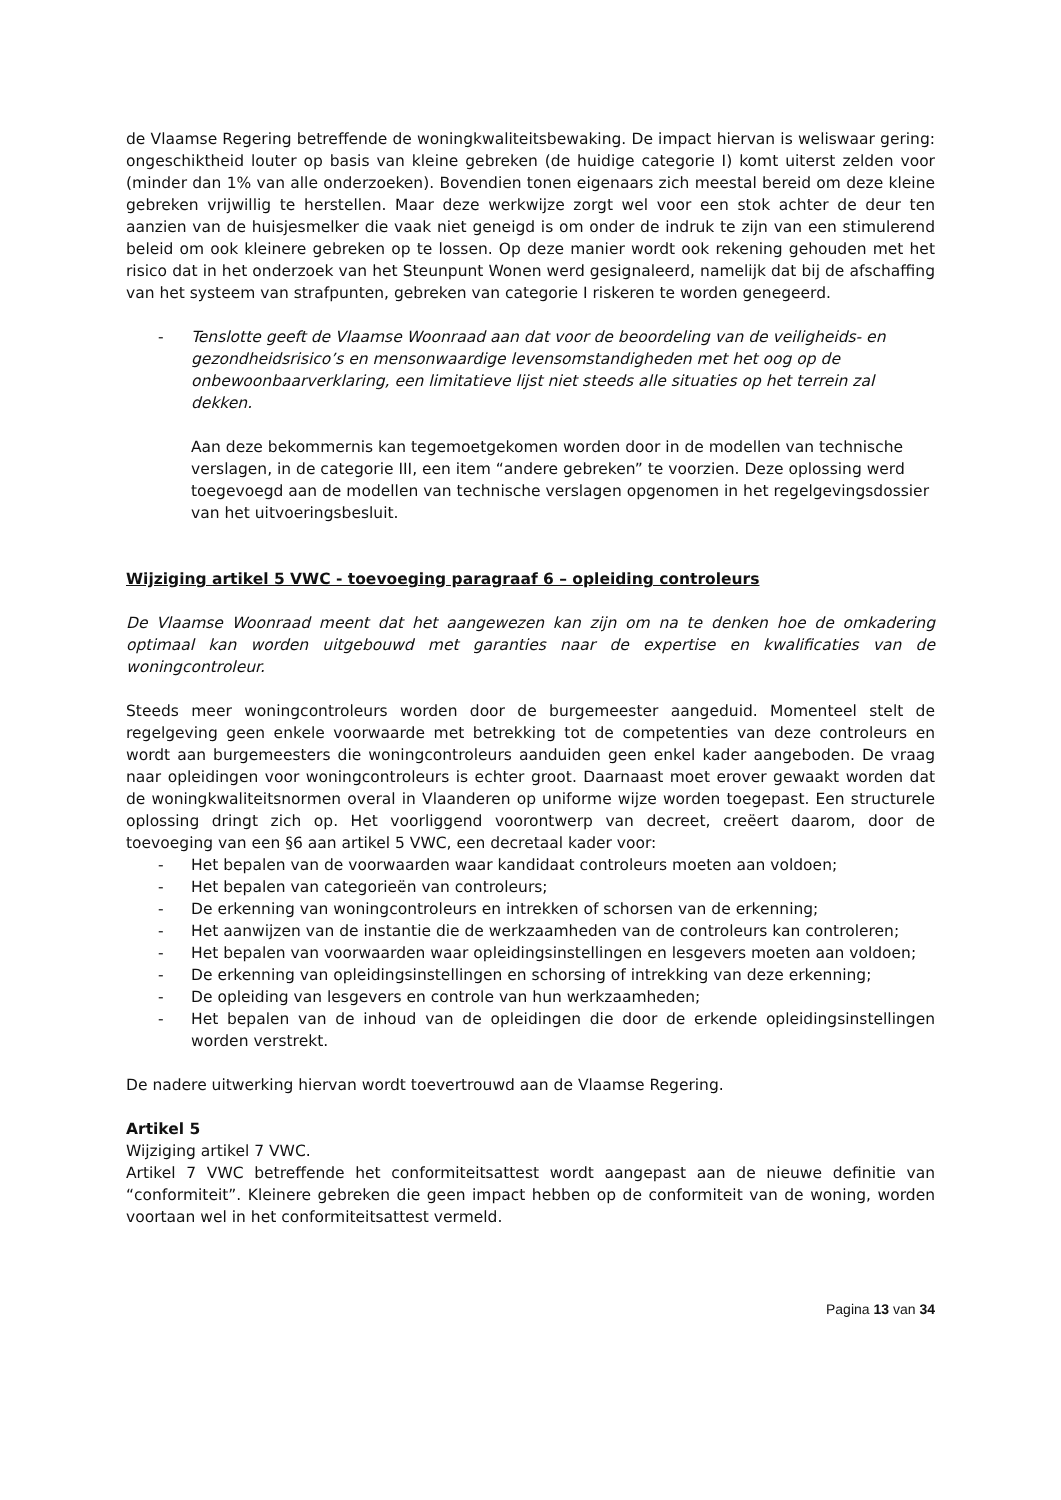de Vlaamse Regering betreffende de woningkwaliteitsbewaking. De impact hiervan is weliswaar gering: ongeschiktheid louter op basis van kleine gebreken (de huidige categorie I) komt uiterst zelden voor (minder dan 1% van alle onderzoeken). Bovendien tonen eigenaars zich meestal bereid om deze kleine gebreken vrijwillig te herstellen. Maar deze werkwijze zorgt wel voor een stok achter de deur ten aanzien van de huisjesmelker die vaak niet geneigd is om onder de indruk te zijn van een stimulerend beleid om ook kleinere gebreken op te lossen. Op deze manier wordt ook rekening gehouden met het risico dat in het onderzoek van het Steunpunt Wonen werd gesignaleerd, namelijk dat bij de afschaffing van het systeem van strafpunten, gebreken van categorie I riskeren te worden genegeerd.
- Tenslotte geeft de Vlaamse Woonraad aan dat voor de beoordeling van de veiligheids- en gezondheidsrisico’s en mensonwaardige levensomstandigheden met het oog op de onbewoonbaarverklaring, een limitatieve lijst niet steeds alle situaties op het terrein zal dekken.
Aan deze bekommernis kan tegemoetgekomen worden door in de modellen van technische verslagen, in de categorie III, een item “andere gebreken” te voorzien. Deze oplossing werd toegevoegd aan de modellen van technische verslagen opgenomen in het regelgevingsdossier van het uitvoeringsbesluit.
Wijziging artikel 5 VWC - toevoeging paragraaf 6 – opleiding controleurs
De Vlaamse Woonraad meent dat het aangewezen kan zijn om na te denken hoe de omkadering optimaal kan worden uitgebouwd met garanties naar de expertise en kwalificaties van de woningcontroleur.
Steeds meer woningcontroleurs worden door de burgemeester aangeduid. Momenteel stelt de regelgeving geen enkele voorwaarde met betrekking tot de competenties van deze controleurs en wordt aan burgemeesters die woningcontroleurs aanduiden geen enkel kader aangeboden. De vraag naar opleidingen voor woningcontroleurs is echter groot. Daarnaast moet erover gewaakt worden dat de woningkwaliteitsnormen overal in Vlaanderen op uniforme wijze worden toegepast. Een structurele oplossing dringt zich op. Het voorliggend voorontwerp van decreet, creëert daarom, door de toevoeging van een §6 aan artikel 5 VWC, een decretaal kader voor:
- Het bepalen van de voorwaarden waar kandidaat controleurs moeten aan voldoen;
- Het bepalen van categorieën van controleurs;
- De erkenning van woningcontroleurs en intrekken of schorsen van de erkenning;
- Het aanwijzen van de instantie die de werkzaamheden van de controleurs kan controleren;
- Het bepalen van voorwaarden waar opleidingsinstellingen en lesgevers moeten aan voldoen;
- De erkenning van opleidingsinstellingen en schorsing of intrekking van deze erkenning;
- De opleiding van lesgevers en controle van hun werkzaamheden;
- Het bepalen van de inhoud van de opleidingen die door de erkende opleidingsinstellingen worden verstrekt.
De nadere uitwerking hiervan wordt toevertrouwd aan de Vlaamse Regering.
Artikel 5
Wijziging artikel 7 VWC.
Artikel 7 VWC betreffende het conformiteitsattest wordt aangepast aan de nieuwe definitie van “conformiteit”. Kleinere gebreken die geen impact hebben op de conformiteit van de woning, worden voortaan wel in het conformiteitsattest vermeld.
Pagina 13 van 34